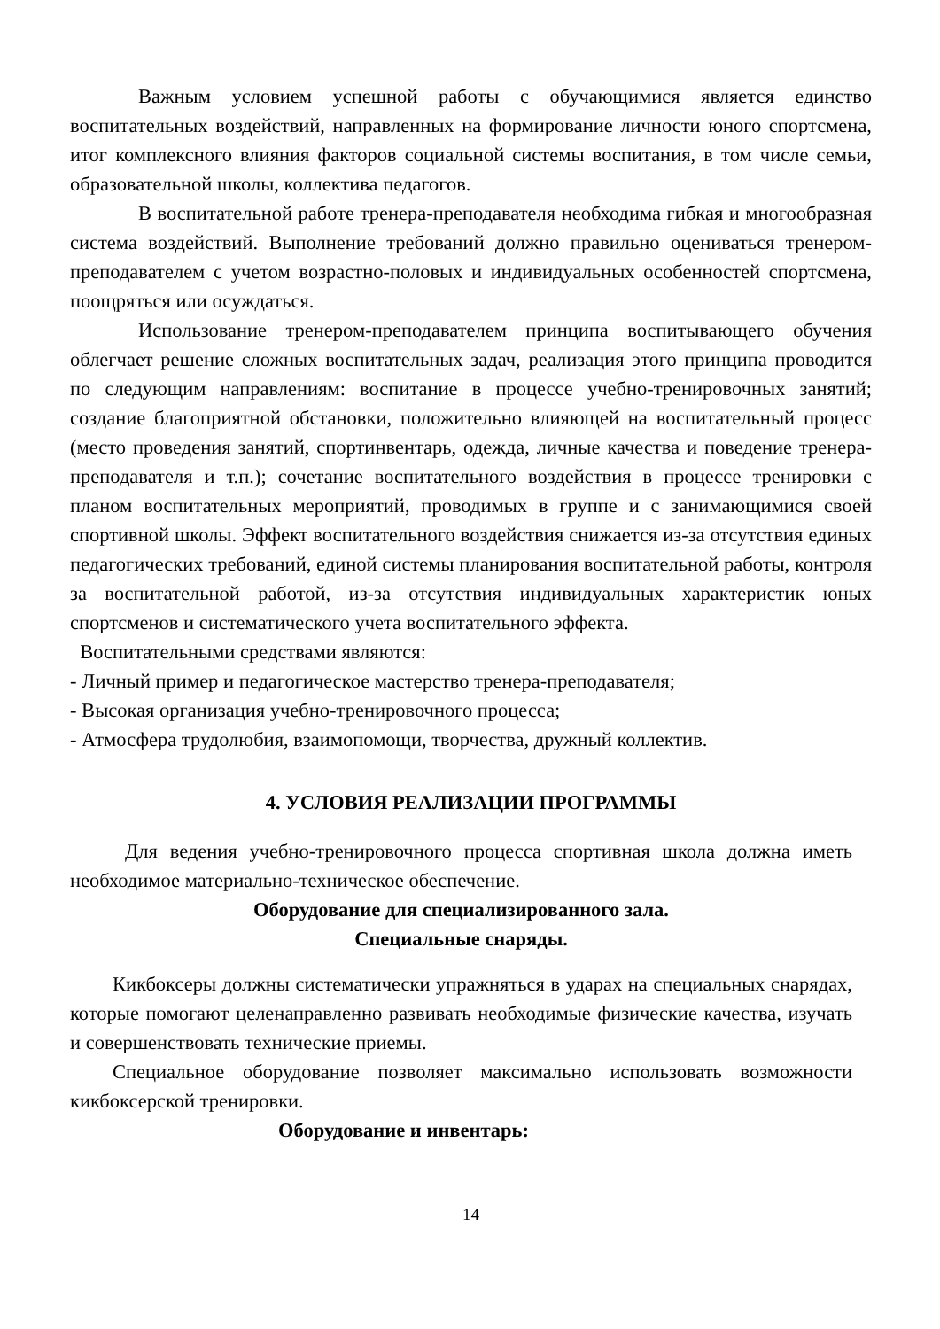Важным условием успешной работы с обучающимися является единство воспитательных воздействий, направленных на формирование личности юного спортсмена, итог комплексного влияния факторов социальной системы воспитания, в том числе семьи, образовательной школы, коллектива педагогов.
В воспитательной работе тренера-преподавателя необходима гибкая и многообразная система воздействий. Выполнение требований должно правильно оцениваться тренером-преподавателем с учетом возрастно-половых и индивидуальных особенностей спортсмена, поощряться или осуждаться.
Использование тренером-преподавателем принципа воспитывающего обучения облегчает решение сложных воспитательных задач, реализация этого принципа проводится по следующим направлениям: воспитание в процессе учебно-тренировочных занятий; создание благоприятной обстановки, положительно влияющей на воспитательный процесс (место проведения занятий, спортинвентарь, одежда, личные качества и поведение тренера-преподавателя и т.п.); сочетание воспитательного воздействия в процессе тренировки с планом воспитательных мероприятий, проводимых в группе и с занимающимися своей спортивной школы. Эффект воспитательного воздействия снижается из-за отсутствия единых педагогических требований, единой системы планирования воспитательной работы, контроля за воспитательной работой, из-за отсутствия индивидуальных характеристик юных спортсменов и систематического учета воспитательного эффекта.
Воспитательными средствами являются:
- Личный пример и педагогическое мастерство тренера-преподавателя;
- Высокая организация учебно-тренировочного процесса;
- Атмосфера трудолюбия, взаимопомощи, творчества, дружный коллектив.
4. УСЛОВИЯ РЕАЛИЗАЦИИ ПРОГРАММЫ
Для ведения учебно-тренировочного процесса спортивная школа должна иметь необходимое материально-техническое обеспечение.
Оборудование для специализированного зала.
Специальные снаряды.
Кикбоксеры должны систематически упражняться в ударах на специальных снарядах, которые помогают целенаправленно развивать необходимые физические качества, изучать и совершенствовать технические приемы.
Специальное оборудование позволяет максимально использовать возможности кикбоксерской тренировки.
Оборудование и инвентарь:
14